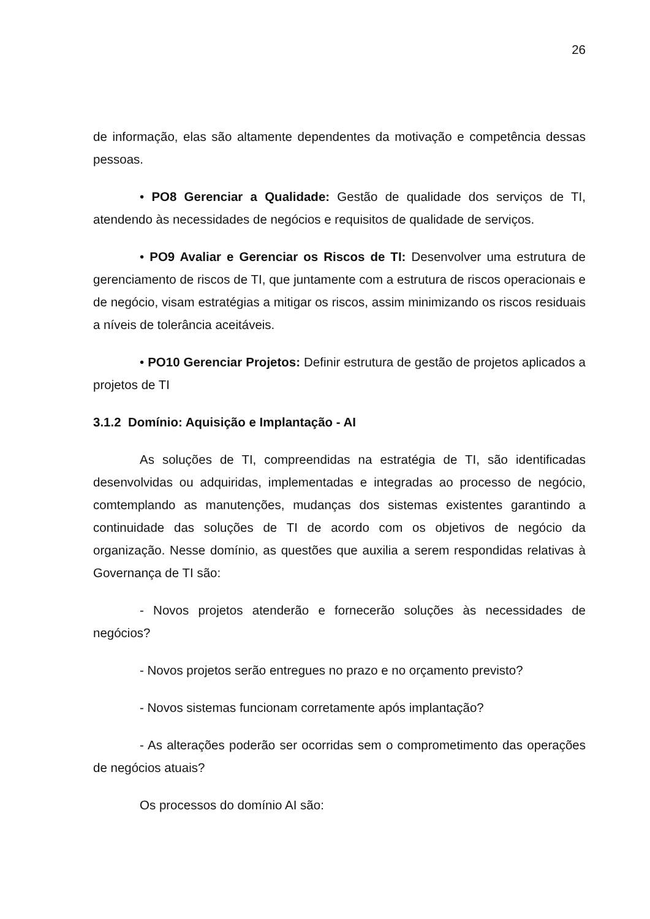26
de informação, elas são altamente dependentes da motivação e competência dessas pessoas.
• PO8 Gerenciar a Qualidade: Gestão de qualidade dos serviços de TI, atendendo às necessidades de negócios e requisitos de qualidade de serviços.
• PO9 Avaliar e Gerenciar os Riscos de TI: Desenvolver uma estrutura de gerenciamento de riscos de TI, que juntamente com a estrutura de riscos operacionais e de negócio, visam estratégias a mitigar os riscos, assim minimizando os riscos residuais a níveis de tolerância aceitáveis.
• PO10 Gerenciar Projetos: Definir estrutura de gestão de projetos aplicados a projetos de TI
3.1.2 Domínio: Aquisição e Implantação - AI
As soluções de TI, compreendidas na estratégia de TI, são identificadas desenvolvidas ou adquiridas, implementadas e integradas ao processo de negócio, comtemplando as manutenções, mudanças dos sistemas existentes garantindo a continuidade das soluções de TI de acordo com os objetivos de negócio da organização. Nesse domínio, as questões que auxilia a serem respondidas relativas à Governança de TI são:
- Novos projetos atenderão e fornecerão soluções às necessidades de negócios?
- Novos projetos serão entregues no prazo e no orçamento previsto?
- Novos sistemas funcionam corretamente após implantação?
- As alterações poderão ser ocorridas sem o comprometimento das operações de negócios atuais?
Os processos do domínio AI são: